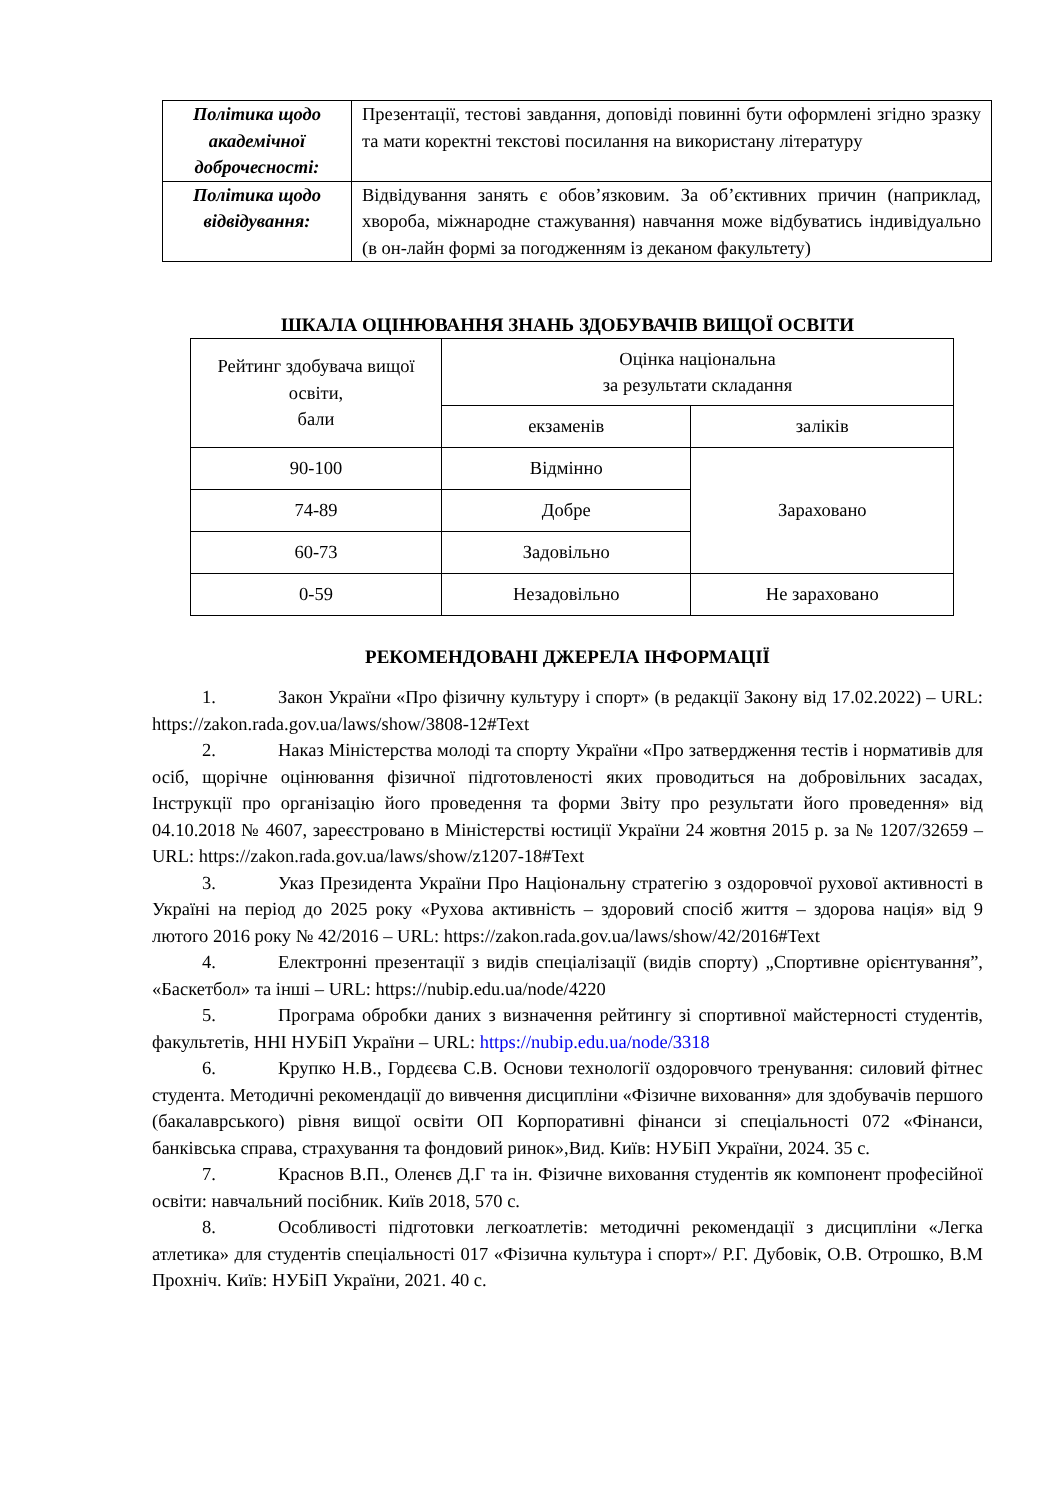| Політика щодо академічної доброчесності: | Презентації, тестові завдання, доповіді повинні бути оформлені згідно зразку та мати коректні текстові посилання на використану літературу |
| Політика щодо відвідування: | Відвідування занять є обов’язковим. За об’єктивних причин (наприклад, хвороба, міжнародне стажування) навчання може відбуватись індивідуально (в он-лайн формі за погодженням із деканом факультету) |
ШКАЛА ОЦІНЮВАННЯ ЗНАНЬ ЗДОБУВАЧІВ ВИЩОЇ ОСВІТИ
| Рейтинг здобувача вищої освіти, бали | Оцінка національна за результати складання | |
| | екзаменів | заліків |
| 90-100 | Відмінно | Зараховано |
| 74-89 | Добре | |
| 60-73 | Задовільно | |
| 0-59 | Незадовільно | Не зараховано |
РЕКОМЕНДОВАНІ ДЖЕРЕЛА ІНФОРМАЦІЇ
1. Закон України «Про фізичну культуру і спорт» (в редакції Закону від 17.02.2022) – URL: https://zakon.rada.gov.ua/laws/show/3808-12#Text
2. Наказ Міністерства молоді та спорту України «Про затвердження тестів і нормативів для осіб, щорічне оцінювання фізичної підготовленості яких проводиться на добровільних засадах, Інструкції про організацію його проведення та форми Звіту про результати його проведення» від 04.10.2018 № 4607, зареєстровано в Міністерстві юстиції України 24 жовтня 2015 р. за № 1207/32659 – URL: https://zakon.rada.gov.ua/laws/show/z1207-18#Text
3. Указ Президента України Про Національну стратегію з оздоровчої рухової активності в Україні на період до 2025 року «Рухова активність – здоровий спосіб життя – здорова нація» від 9 лютого 2016 року № 42/2016 – URL: https://zakon.rada.gov.ua/laws/show/42/2016#Text
4. Електронні презентації з видів спеціалізації (видів спорту) „Спортивне орієнтування”, «Баскетбол» та інші – URL: https://nubip.edu.ua/node/4220
5. Програма обробки даних з визначення рейтингу зі спортивної майстерності студентів, факультетів, ННІ НУБіП України – URL: https://nubip.edu.ua/node/3318
6. Крупко Н.В., Гордєєва С.В. Основи технології оздоровчого тренування: силовий фітнес студента. Методичні рекомендації до вивчення дисципліни «Фізичне виховання» для здобувачів першого (бакалаврського) рівня вищої освіти ОП Корпоративні фінанси зі спеціальності 072 «Фінанси, банківська справа, страхування та фондовий ринок»,Вид. Київ: НУБіП України, 2024. 35 с.
7. Краснов В.П., Оленєв Д.Г та ін. Фізичне виховання студентів як компонент професійної освіти: навчальний посібник. Київ 2018, 570 с.
8. Особливості підготовки легкоатлетів: методичні рекомендації з дисципліни «Легка атлетика» для студентів спеціальності 017 «Фізична культура і спорт»/ Р.Г. Дубовік, О.В. Отрошко, В.М Прохніч. Київ: НУБіП України, 2021. 40 с.